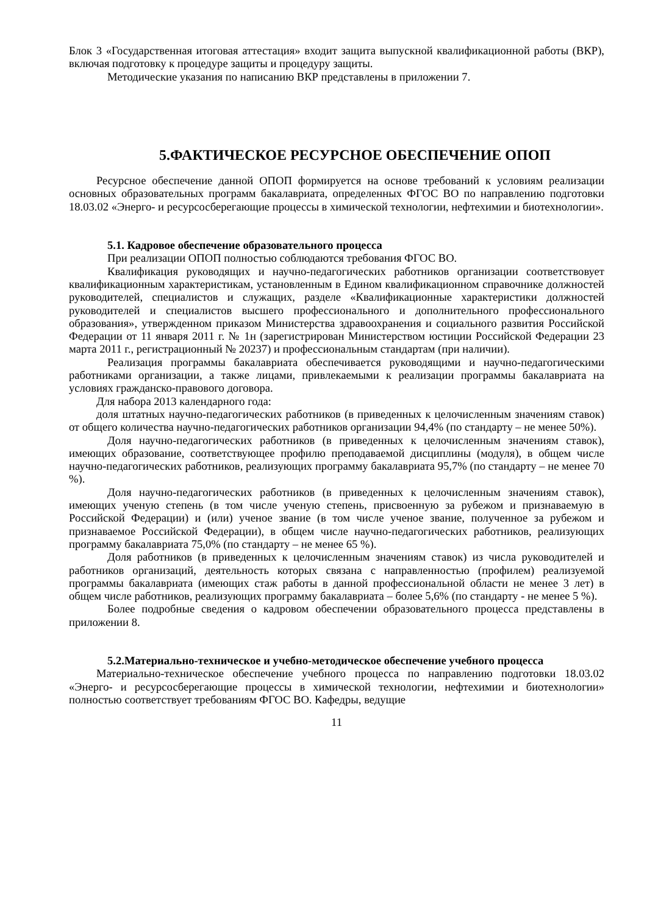Блок 3 «Государственная итоговая аттестация» входит защита выпускной квалификационной работы (ВКР), включая подготовку к процедуре защиты и процедуру защиты.
Методические указания по написанию ВКР представлены в приложении 7.
5.ФАКТИЧЕСКОЕ РЕСУРСНОЕ ОБЕСПЕЧЕНИЕ ОПОП
Ресурсное обеспечение данной ОПОП формируется на основе требований к условиям реализации основных образовательных программ бакалавриата, определенных ФГОС ВО по направлению подготовки 18.03.02 «Энерго- и ресурсосберегающие процессы в химической технологии, нефтехимии и биотехнологии».
5.1. Кадровое обеспечение образовательного процесса
При реализации ОПОП полностью соблюдаются требования ФГОС ВО.
Квалификация руководящих и научно-педагогических работников организации соответствовует квалификационным характеристикам, установленным в Едином квалификационном справочнике должностей руководителей, специалистов и служащих, разделе «Квалификационные характеристики должностей руководителей и специалистов высшего профессионального и дополнительного профессионального образования», утвержденном приказом Министерства здравоохранения и социального развития Российской Федерации от 11 января 2011 г. № 1н (зарегистрирован Министерством юстиции Российской Федерации 23 марта 2011 г., регистрационный № 20237) и профессиональным стандартам (при наличии).
Реализация программы бакалавриата обеспечивается руководящими и научно-педагогическими работниками организации, а также лицами, привлекаемыми к реализации программы бакалавриата на условиях гражданско-правового договора.
Для набора 2013 календарного года:
доля штатных научно-педагогических работников (в приведенных к целочисленным значениям ставок) от общего количества научно-педагогических работников организации 94,4% (по стандарту – не менее 50%).
Доля научно-педагогических работников (в приведенных к целочисленным значениям ставок), имеющих образование, соответствующее профилю преподаваемой дисциплины (модуля), в общем числе научно-педагогических работников, реализующих программу бакалавриата 95,7% (по стандарту – не менее 70 %).
Доля научно-педагогических работников (в приведенных к целочисленным значениям ставок), имеющих ученую степень (в том числе ученую степень, присвоенную за рубежом и признаваемую в Российской Федерации) и (или) ученое звание (в том числе ученое звание, полученное за рубежом и признаваемое Российской Федерации), в общем числе научно-педагогических работников, реализующих программу бакалавриата 75,0% (по стандарту – не менее 65 %).
Доля работников (в приведенных к целочисленным значениям ставок) из числа руководителей и работников организаций, деятельность которых связана с направленностью (профилем) реализуемой программы бакалавриата (имеющих стаж работы в данной профессиональной области не менее 3 лет) в общем числе работников, реализующих программу бакалавриата – более 5,6% (по стандарту - не менее 5 %).
Более подробные сведения о кадровом обеспечении образовательного процесса представлены в приложении 8.
5.2.Материально-техническое и учебно-методическое обеспечение учебного процесса
Материально-техническое обеспечение учебного процесса по направлению подготовки 18.03.02 «Энерго- и ресурсосберегающие процессы в химической технологии, нефтехимии и биотехнологии» полностью соответствует требованиям ФГОС ВО. Кафедры, ведущие
11